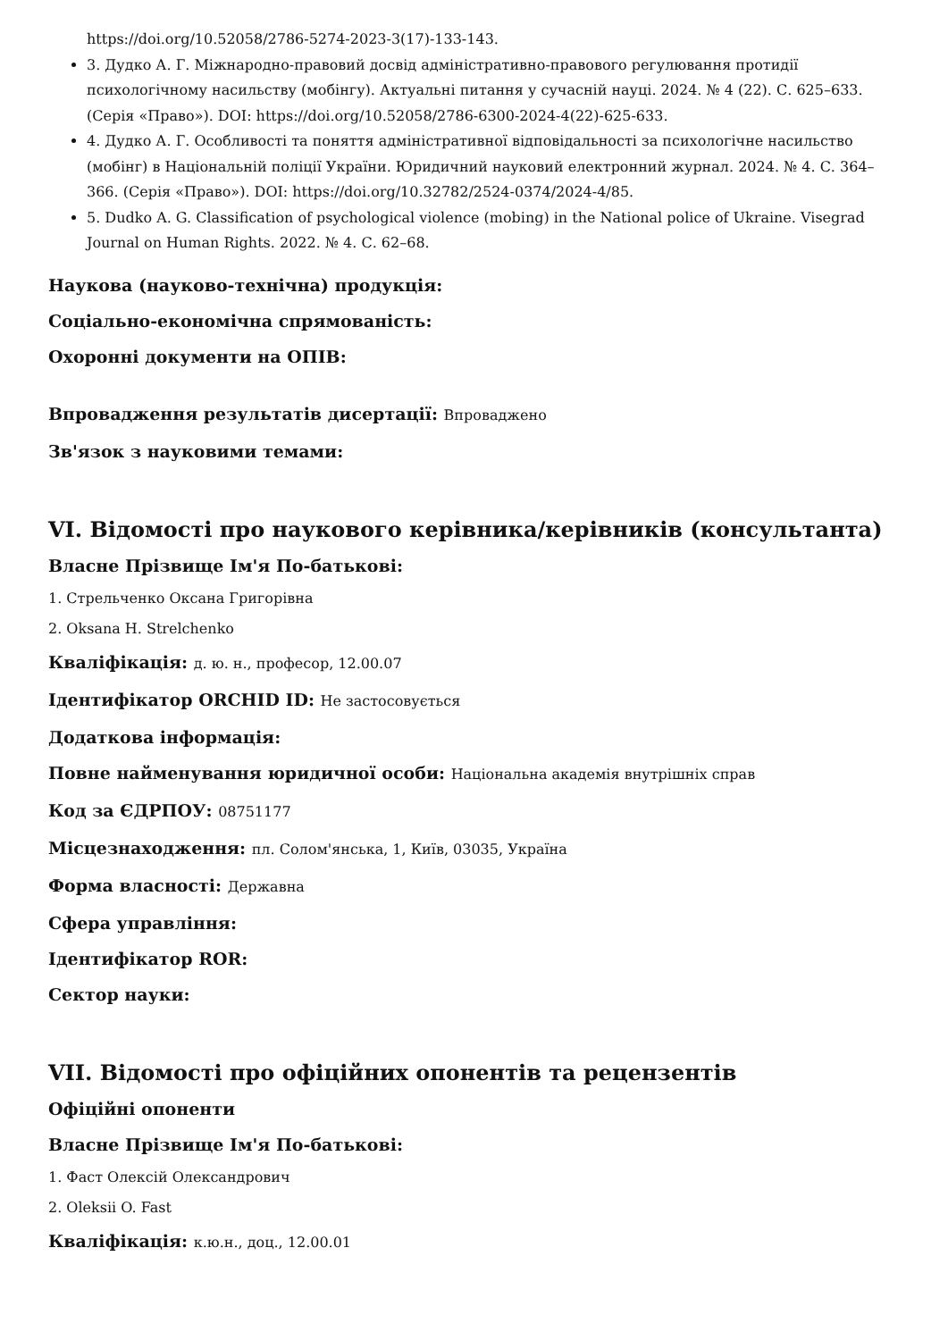https://doi.org/10.52058/2786-5274-2023-3(17)-133-143.
3. Дудко А. Г. Міжнародно-правовий досвід адміністративно-правового регулювання протидії психологічному насильству (мобінгу). Актуальні питання у сучасній науці. 2024. № 4 (22). С. 625–633. (Серія «Право»). DOI: https://doi.org/10.52058/2786-6300-2024-4(22)-625-633.
4. Дудко А. Г. Особливості та поняття адміністративної відповідальності за психологічне насильство (мобінг) в Національній поліції України. Юридичний науковий електронний журнал. 2024. № 4. С. 364–366. (Серія «Право»). DOI: https://doi.org/10.32782/2524-0374/2024-4/85.
5. Dudko A. G. Classification of psychological violence (mobing) in the National police of Ukraine. Visegrad Journal on Human Rights. 2022. № 4. С. 62–68.
Наукова (науково-технічна) продукція:
Соціально-економічна спрямованість:
Охоронні документи на ОПІВ:
Впровадження результатів дисертації: Впроваджено
Зв'язок з науковими темами:
VI. Відомості про наукового керівника/керівників (консультанта)
Власне Прізвище Ім'я По-батькові:
1. Стрельченко Оксана Григорівна
2. Oksana H. Strelchenko
Кваліфікація: д. ю. н., професор, 12.00.07
Ідентифікатор ORCHID ID: Не застосовується
Додаткова інформація:
Повне найменування юридичної особи: Національна академія внутрішніх справ
Код за ЄДРПОУ: 08751177
Місцезнаходження: пл. Солом'янська, 1, Київ, 03035, Україна
Форма власності: Державна
Сфера управління:
Ідентифікатор ROR:
Сектор науки:
VII. Відомості про офіційних опонентів та рецензентів
Офіційні опоненти
Власне Прізвище Ім'я По-батькові:
1. Фаст Олексій Олександрович
2. Oleksii O. Fast
Кваліфікація: к.ю.н., доц., 12.00.01